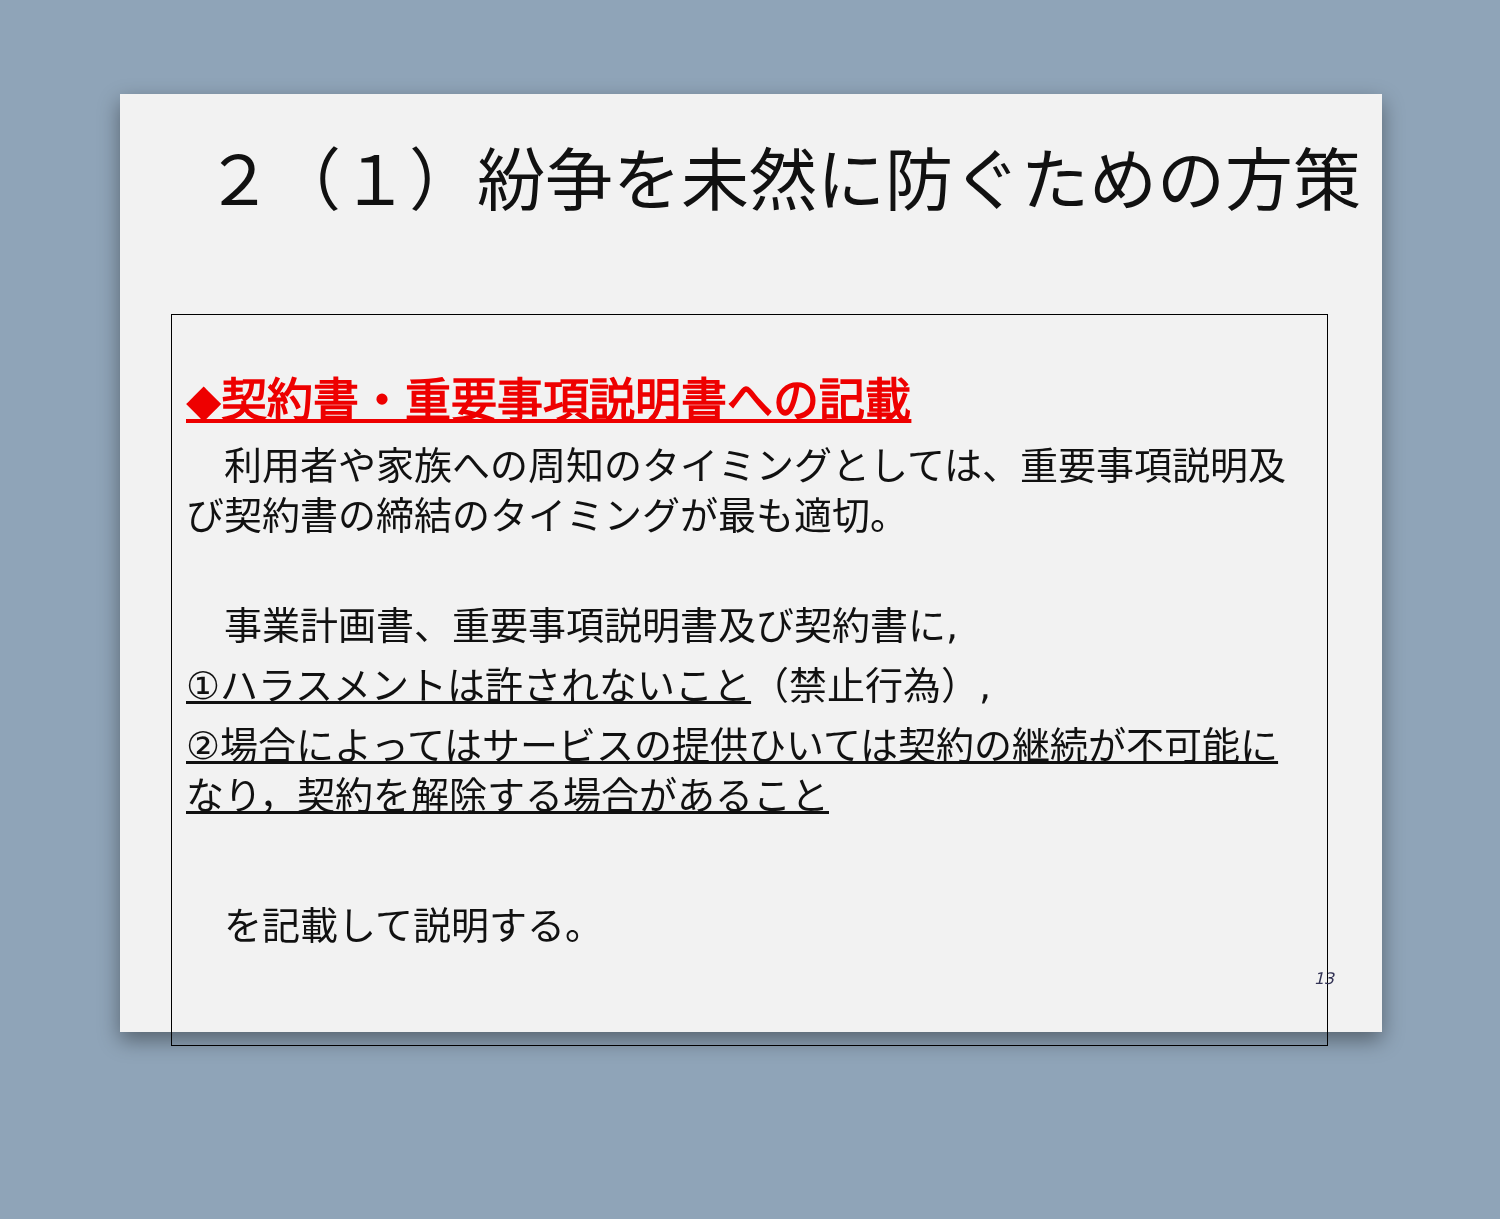２（１）紛争を未然に防ぐための方策
◆契約書・重要事項説明書への記載
　利用者や家族への周知のタイミングとしては、重要事項説明及び契約書の締結のタイミングが最も適切。
　事業計画書、重要事項説明書及び契約書に,
①ハラスメントは許されないこと（禁止行為）,
②場合によってはサービスの提供ひいては契約の継続が不可能になり，契約を解除する場合があること
　を記載して説明する。
13